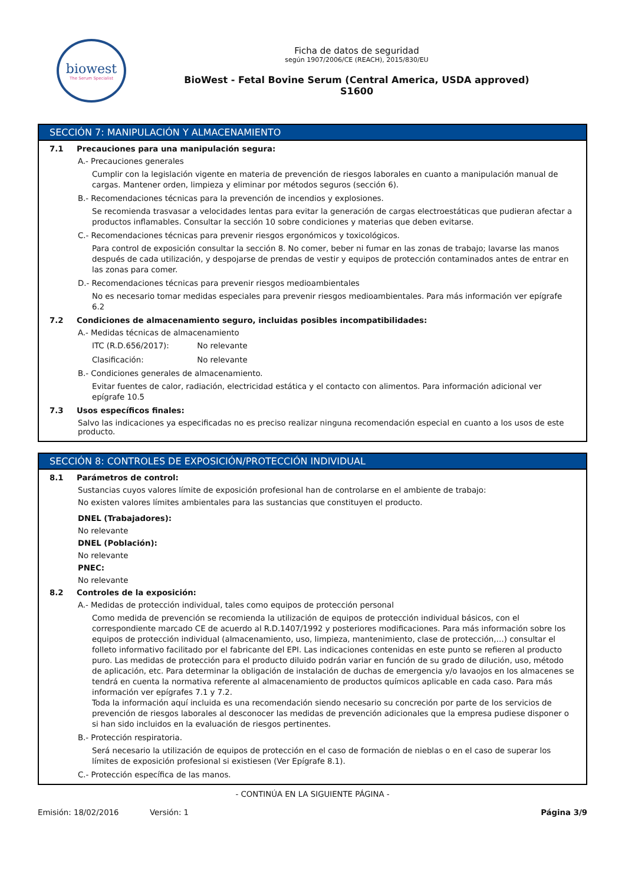biowest
The Serum Specialist
Ficha de datos de seguridad
según 1907/2006/CE (REACH), 2015/830/EU
BioWest - Fetal Bovine Serum (Central America, USDA approved)
S1600
SECCIÓN 7: MANIPULACIÓN Y ALMACENAMIENTO
7.1 Precauciones para una manipulación segura:
A.- Precauciones generales
Cumplir con la legislación vigente en materia de prevención de riesgos laborales en cuanto a manipulación manual de cargas. Mantener orden, limpieza y eliminar por métodos seguros (sección 6).
B.- Recomendaciones técnicas para la prevención de incendios y explosiones.
Se recomienda trasvasar a velocidades lentas para evitar la generación de cargas electroestáticas que pudieran afectar a productos inflamables. Consultar la sección 10 sobre condiciones y materias que deben evitarse.
C.- Recomendaciones técnicas para prevenir riesgos ergonómicos y toxicológicos.
Para control de exposición consultar la sección 8. No comer, beber ni fumar en las zonas de trabajo; lavarse las manos después de cada utilización, y despojarse de prendas de vestir y equipos de protección contaminados antes de entrar en las zonas para comer.
D.- Recomendaciones técnicas para prevenir riesgos medioambientales
No es necesario tomar medidas especiales para prevenir riesgos medioambientales. Para más información ver epígrafe 6.2
7.2 Condiciones de almacenamiento seguro, incluidas posibles incompatibilidades:
A.- Medidas técnicas de almacenamiento
ITC (R.D.656/2017): No relevante
Clasificación: No relevante
B.- Condiciones generales de almacenamiento.
Evitar fuentes de calor, radiación, electricidad estática y el contacto con alimentos. Para información adicional ver epígrafe 10.5
7.3 Usos específicos finales:
Salvo las indicaciones ya especificadas no es preciso realizar ninguna recomendación especial en cuanto a los usos de este producto.
SECCIÓN 8: CONTROLES DE EXPOSICIÓN/PROTECCIÓN INDIVIDUAL
8.1 Parámetros de control:
Sustancias cuyos valores límite de exposición profesional han de controlarse en el ambiente de trabajo:
No existen valores límites ambientales para las sustancias que constituyen el producto.
DNEL (Trabajadores):
No relevante
DNEL (Población):
No relevante
PNEC:
No relevante
8.2 Controles de la exposición:
A.- Medidas de protección individual, tales como equipos de protección personal
Como medida de prevención se recomienda la utilización de equipos de protección individual básicos, con el correspondiente marcado CE de acuerdo al R.D.1407/1992 y posteriores modificaciones. Para más información sobre los equipos de protección individual (almacenamiento, uso, limpieza, mantenimiento, clase de protección,…) consultar el folleto informativo facilitado por el fabricante del EPI. Las indicaciones contenidas en este punto se refieren al producto puro. Las medidas de protección para el producto diluido podrán variar en función de su grado de dilución, uso, método de aplicación, etc. Para determinar la obligación de instalación de duchas de emergencia y/o lavaojos en los almacenes se tendrá en cuenta la normativa referente al almacenamiento de productos químicos aplicable en cada caso. Para más información ver epígrafes 7.1 y 7.2.
Toda la información aquí incluida es una recomendación siendo necesario su concreción por parte de los servicios de prevención de riesgos laborales al desconocer las medidas de prevención adicionales que la empresa pudiese disponer o si han sido incluidos en la evaluación de riesgos pertinentes.
B.- Protección respiratoria.
Será necesario la utilización de equipos de protección en el caso de formación de nieblas o en el caso de superar los límites de exposición profesional si existiesen (Ver Epígrafe 8.1).
C.- Protección específica de las manos.
- CONTINÚA EN LA SIGUIENTE PÁGINA -
Emisión: 18/02/2016 Versión: 1 Página 3/9